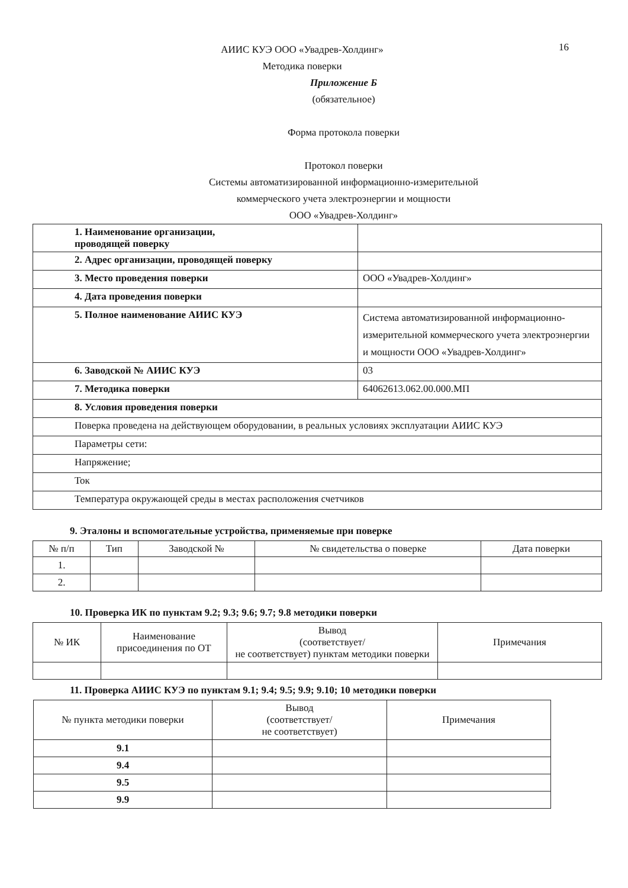16
АИИС КУЭ ООО «Увадрев-Холдинг»
Методика поверки
Приложение Б
(обязательное)
Форма протокола поверки
Протокол поверки
Системы автоматизированной информационно-измерительной
коммерческого учета электроэнергии и мощности
ООО «Увадрев-Холдинг»
| 1. Наименование организации, проводящей поверку | |
| 2. Адрес организации, проводящей поверку | |
| 3. Место проведения поверки | ООО «Увадрев-Холдинг» |
| 4. Дата проведения поверки | |
| 5. Полное наименование АИИС КУЭ | Система автоматизированной информационно-измерительной коммерческого учета электроэнергии и мощности ООО «Увадрев-Холдинг» |
| 6. Заводской № АИИС КУЭ | 03 |
| 7. Методика поверки | 64062613.062.00.000.МП |
| 8. Условия проведения поверки | |
| Поверка проведена на действующем оборудовании, в реальных условиях эксплуатации АИИС КУЭ | |
| Параметры сети: | |
| Напряжение; | |
| Ток | |
| Температура окружающей среды в местах расположения счетчиков | |
9. Эталоны и вспомогательные устройства, применяемые при поверке
| № п/п | Тип | Заводской № | № свидетельства о поверке | Дата поверки |
| --- | --- | --- | --- | --- |
| 1. | | | | |
| 2. | | | | |
10. Проверка ИК по пунктам 9.2; 9.3; 9.6; 9.7; 9.8 методики поверки
| № ИК | Наименование присоединения по ОТ | Вывод (соответствует/ не соответствует) пунктам методики поверки | Примечания |
| --- | --- | --- | --- |
11. Проверка АИИС КУЭ по пунктам 9.1; 9.4; 9.5; 9.9; 9.10; 10 методики поверки
| № пункта методики поверки | Вывод (соответствует/ не соответствует) | Примечания |
| --- | --- | --- |
| 9.1 | | |
| 9.4 | | |
| 9.5 | | |
| 9.9 | | |